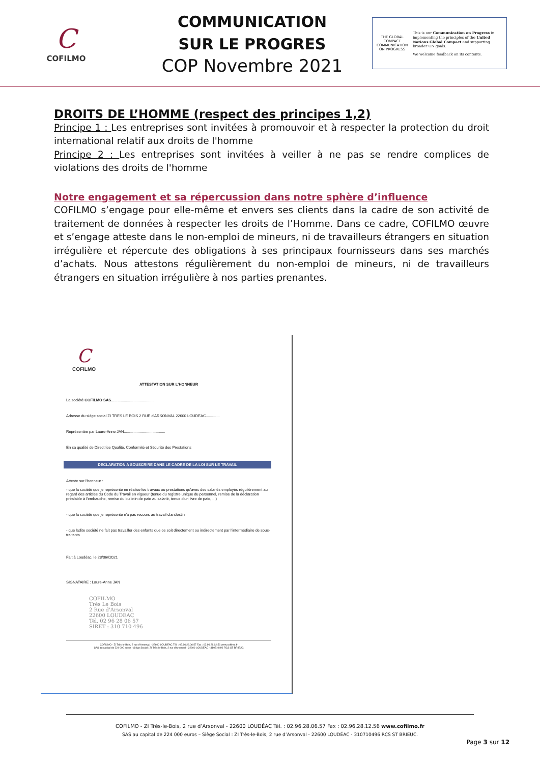C
COFILMO
COMMUNICATION
SUR LE PROGRES
COP Novembre 2021
THE GLOBAL COMPACT
COMMUNICATION ON PROGRESS
This is our Communication on Progress in implementing the principles of the United Nations Global Compact and supporting broader UN goals.
We welcome feedback on its contents.
DROITS DE L’HOMME (respect des principes 1,2)
Principe 1 : Les entreprises sont invitées à promouvoir et à respecter la protection du droit international relatif aux droits de l'homme
Principe 2 : Les entreprises sont invitées à veiller à ne pas se rendre complices de violations des droits de l'homme
Notre engagement et sa répercussion dans notre sphère d’influence
COFILMO s’engage pour elle-même et envers ses clients dans la cadre de son activité de traitement de données à respecter les droits de l’Homme. Dans ce cadre, COFILMO œuvre et s’engage atteste dans le non-emploi de mineurs, ni de travailleurs étrangers en situation irrégulière et répercute des obligations à ses principaux fournisseurs dans ses marchés d’achats. Nous attestons régulièrement du non-emploi de mineurs, ni de travailleurs étrangers en situation irrégulière à nos parties prenantes.
C
COFILMO
ATTESTATION SUR L'HONNEUR
La société COFILMO SAS........................................
Adresse du siège social ZI TRES LE BOIS 2 RUE d'ARSONVAL 22600 LOUDEAC.............
Représentée par Laure-Anne JAN.......................................
En sa qualité de Directrice Qualité, Conformité et Sécurité des Prestations
DECLARATION A SOUSCRIRE DANS LE CADRE DE LA LOI SUR LE TRAVAIL
Atteste sur l'honneur :
- que la société que je représente ne réalise les travaux ou prestations qu'avec des salariés employés régulièrement au regard des articles du Code du Travail en vigueur (tenue du registre unique du personnel, remise de la déclaration préalable à l'embauche, remise du bulletin de paie au salarié, tenue d'un livre de paie, ...)
- que la société que je représente n'a pas recours au travail clandestin
- que ladite société ne fait pas travailler des enfants que ce soit directement ou indirectement par l'intermédiaire de sous-traitants
Fait à Loudéac, le 28/06//2021
SIGNATAIRE : Laure-Anne JAN
COFILMO
Très Le Bois
2 Rue d'Arsonval
22600 LOUDEAC
Tél. 02 96 28 06 57
SIRET : 310 710 496
COFILMO - ZI Très-le-Bois, 2 rue d'Arsonval - 22600 LOUDEAC Tél. : 02.96.28.06.57 Fax : 02.96.28.12.56 www.cofilmo.fr
SAS au capital de 224 000 euros - Siège Social : ZI Très-le-Bois, 2 rue d'Arsonval - 22600 LOUDEAC - 310710496 RCS ST BRIEUC
COFILMO - ZI Très-le-Bois, 2 rue d’Arsonval - 22600 LOUDÉAC Tél. : 02.96.28.06.57 Fax : 02.96.28.12.56 www.cofilmo.fr
SAS au capital de 224 000 euros – Siège Social : ZI Très-le-Bois, 2 rue d’Arsonval - 22600 LOUDÉAC - 310710496 RCS ST BRIEUC.
Page 3 sur 12